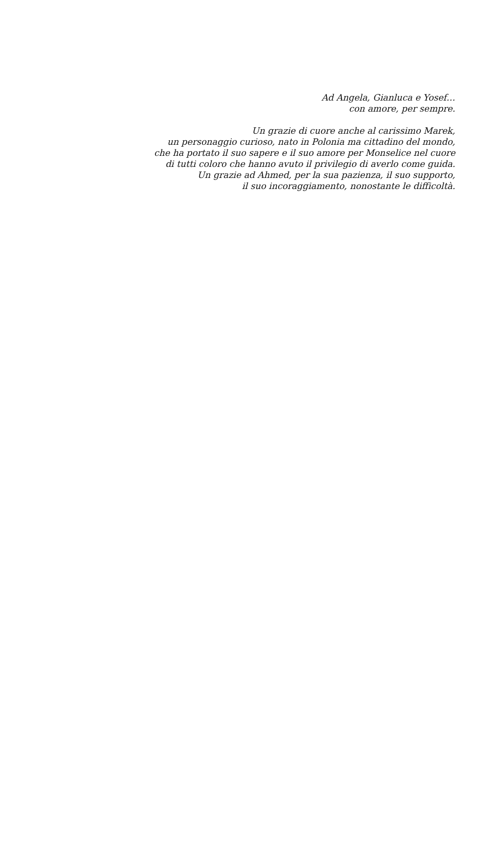Ad Angela, Gianluca e Yosef…
con amore, per sempre.
Un grazie di cuore anche al carissimo Marek,
un personaggio curioso, nato in Polonia ma cittadino del mondo,
che ha portato il suo sapere e il suo amore per Monselice nel cuore
di tutti coloro che hanno avuto il privilegio di averlo come guida.
Un grazie ad Ahmed, per la sua pazienza, il suo supporto,
il suo incoraggiamento, nonostante le difficoltà.